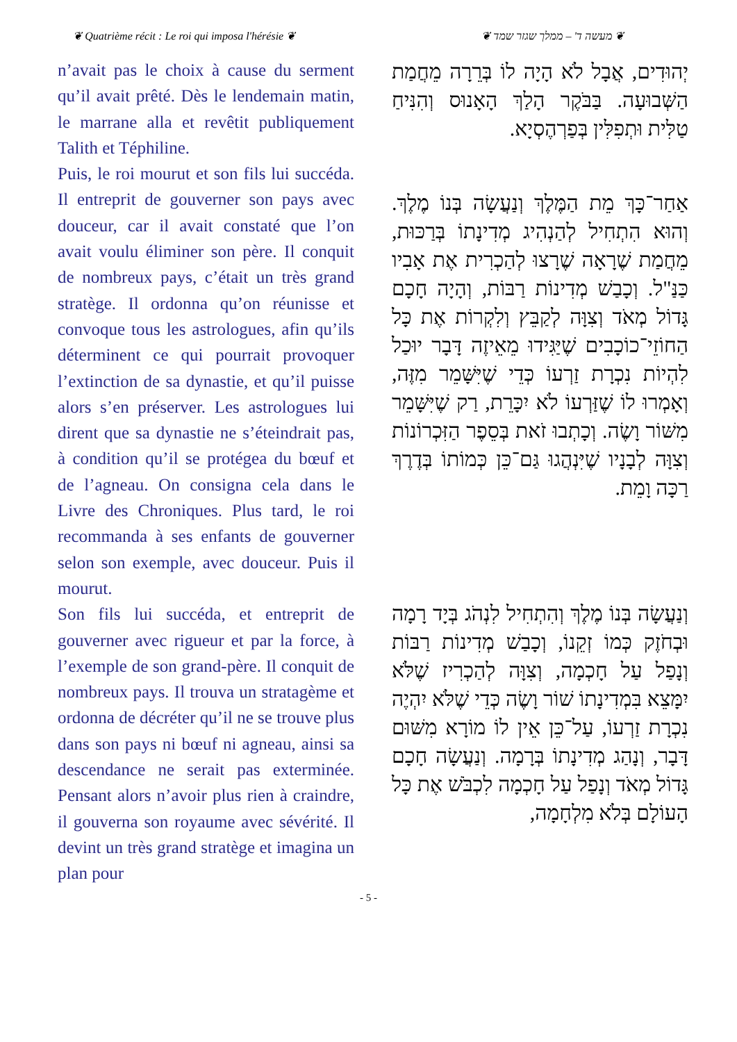❦ Quatrième récit : Le roi qui imposa l'hérésie ❦
❦ מעשה ד' – ממלך שגזר שמד ❦
n’avait pas le choix à cause du serment qu’il avait prêté. Dès le lendemain matin, le marrane alla et revêtit publiquement Talith et Téphiline.
Puis, le roi mourut et son fils lui succéda. Il entreprit de gouverner son pays avec douceur, car il avait constaté que l’on avait voulu éliminer son père. Il conquit de nombreux pays, c’était un très grand stratège. Il ordonna qu’on réunisse et convoque tous les astrologues, afin qu’ils déterminent ce qui pourrait provoquer l’extinction de sa dynastie, et qu’il puisse alors s’en préserver. Les astrologues lui dirent que sa dynastie ne s’éteindrait pas, à condition qu’il se protégea du bœuf et de l’agneau. On consigna cela dans le Livre des Chroniques. Plus tard, le roi recommanda à ses enfants de gouverner selon son exemple, avec douceur. Puis il mourut.
Son fils lui succéda, et entreprit de gouverner avec rigueur et par la force, à l’exemple de son grand-père. Il conquit de nombreux pays. Il trouva un stratagème et ordonna de décréter qu’il ne se trouve plus dans son pays ni bœuf ni agneau, ainsi sa descendance ne serait pas exterminée. Pensant alors n’avoir plus rien à craindre, il gouverna son royaume avec sévérité. Il devint un très grand stratège et imagina un plan pour
יְהוּדִים, אֲבָל לֹא הָיָה לוֹ בְּרֵרָה מֵחֲמַת הַשְּׁבוּעָה. בַּבֹּקֶר הָלַךְ הָאָנוּס וְהִנִּיחַ טַלִּית וּתְפִלִּין בְּפַרְהֶסְיָא.
אַחַר־כָּךְ מֵת הַמֶּלֶךְ וְנַעֲשָׂה בְּנוֹ מֶלֶךְ. וְהוּא הִתְחִיל לְהַנְהִיג מְדִינָתוֹ בְּרַכּוּת, מֵחֲמַת שֶׁרָאָה שֶׁרָצוּ לְהַכְרִית אֶת אָבִיו כַּנַּ"ל. וְכָבַשׁ מְדִינוֹת רַבּוֹת, וְהָיָה חָכָם גָּדוֹל מְאֹד וְצִוָּה לְקַבֵּץ וְלִקְרוֹת אֶת כָּל הַחוֹזֵי־כוֹכָבִים שֶׁיַּגִּידוּ מֵאֵיזֶה דָּבָר יוּכַל לִהְיוֹת נִכְרָת זַרְעוֹ כְּדֵי שֶׁיִּשָּׁמֵר מִזֶּה, וְאָמְרוּ לוֹ שֶׁזַּרְעוֹ לֹא יִכָּרֵת, רַק שֶׁיִּשָּׁמֵר מִשּׁוֹר וָשֶׂה. וְכָתְבוּ זֹאת בְּסֵפֶר הַזִּכְרוֹנוֹת וְצִוָּה לְבָנָיו שֶׁיִּנְהֲגוּ גַּם־כֵּן כְּמוֹתוֹ בְּדֶרֶךְ רַכָּה וָמֵת.
וְנַעֲשָׂה בְּנוֹ מֶלֶךְ וְהִתְחִיל לִנְהֹג בְּיָד רָמָה וּבְחֹזֶק כְּמוֹ זְקֵנוֹ, וְכָבַשׁ מְדִינוֹת רַבּוֹת וְנָפַל עַל חָכְמָה, וְצִוָּה לְהַכְרִיז שֶׁלֹּא יִמָּצֵא בִּמְדִינָתוֹ שׁוֹר וָשֶׂה כְּדֵי שֶׁלֹּא יִהְיֶה נִכְרָת זַרְעוֹ, עַל־כֵּן אֵין לוֹ מוֹרָא מִשּׁוּם דָּבָר, וְנָהַג מְדִינָתוֹ בְּרָמָה. וְנַעֲשָׂה חָכָם גָּדוֹל מְאֹד וְנָפַל עַל חָכְמָה לִכְבֹּשׁ אֶת כָּל הָעוֹלָם בְּלֹא מִלְחָמָה,
- 5 -